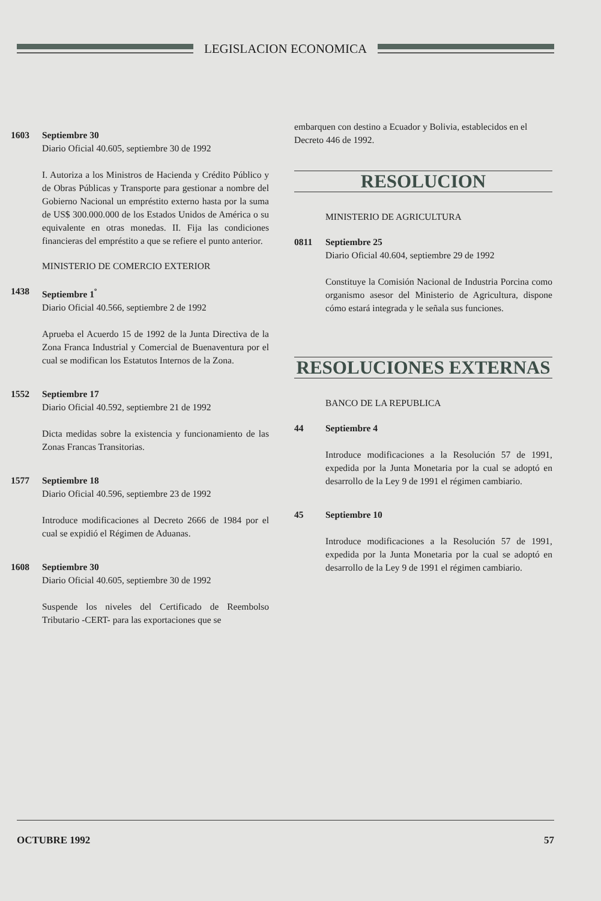LEGISLACION ECONOMICA
1603 Septiembre 30
Diario Oficial 40.605, septiembre 30 de 1992
I. Autoriza a los Ministros de Hacienda y Crédito Público y de Obras Públicas y Transporte para gestionar a nombre del Gobierno Nacional un empréstito externo hasta por la suma de US$ 300.000.000 de los Estados Unidos de América o su equivalente en otras monedas. II. Fija las condiciones financieras del empréstito a que se refiere el punto anterior.
MINISTERIO DE COMERCIO EXTERIOR
1438 Septiembre 1<sup>º</sup>
Diario Oficial 40.566, septiembre 2 de 1992
Aprueba el Acuerdo 15 de 1992 de la Junta Directiva de la Zona Franca Industrial y Comercial de Buenaventura por el cual se modifican los Estatutos Internos de la Zona.
1552 Septiembre 17
Diario Oficial 40.592, septiembre 21 de 1992
Dicta medidas sobre la existencia y funcionamiento de las Zonas Francas Transitorias.
1577 Septiembre 18
Diario Oficial 40.596, septiembre 23 de 1992
Introduce modificaciones al Decreto 2666 de 1984 por el cual se expidió el Régimen de Aduanas.
1608 Septiembre 30
Diario Oficial 40.605, septiembre 30 de 1992
Suspende los niveles del Certificado de Reembolso Tributario -CERT- para las exportaciones que se
embarquen con destino a Ecuador y Bolivia, establecidos en el Decreto 446 de 1992.
RESOLUCION
MINISTERIO DE AGRICULTURA
0811 Septiembre 25
Diario Oficial 40.604, septiembre 29 de 1992
Constituye la Comisión Nacional de Industria Porcina como organismo asesor del Ministerio de Agricultura, dispone cómo estará integrada y le señala sus funciones.
RESOLUCIONES EXTERNAS
BANCO DE LA REPUBLICA
44 Septiembre 4
Introduce modificaciones a la Resolución 57 de 1991, expedida por la Junta Monetaria por la cual se adoptó en desarrollo de la Ley 9 de 1991 el régimen cambiario.
45 Septiembre 10
Introduce modificaciones a la Resolución 57 de 1991, expedida por la Junta Monetaria por la cual se adoptó en desarrollo de la Ley 9 de 1991 el régimen cambiario.
OCTUBRE 1992 57